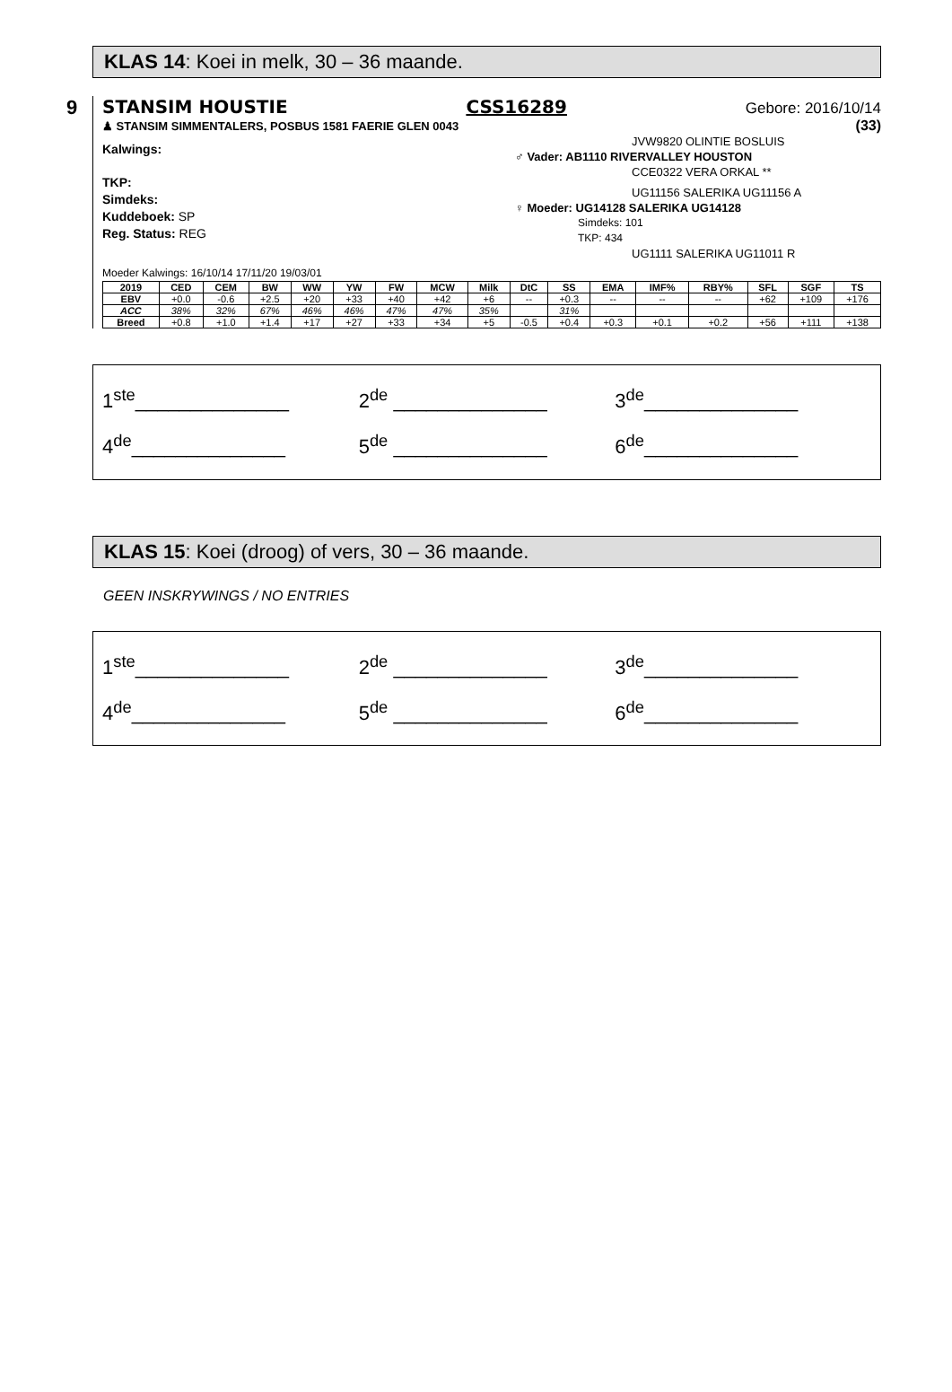KLAS 14: Koei in melk, 30 – 36 maande.
9
STANSIM HOUSTIE CSS16289 Gebore: 2016/10/14
♟ STANSIM SIMMENTALERS, POSBUS 1581 FAERIE GLEN 0043 (33)
Kalwings:
TKP:
Simdeks:
Kuddeboek: SP
Reg. Status: REG
JVW9820 OLINTIE BOSLUIS
♂ Vader: AB1110 RIVERVALLEY HOUSTON
CCE0322 VERA ORKAL **
UG11156 SALERIKA UG11156 A
♀ Moeder: UG14128 SALERIKA UG14128
Simdeks: 101
TKP: 434
UG1111 SALERIKA UG11011 R
Moeder Kalwings: 16/10/14 17/11/20 19/03/01
| 2019 | CED | CEM | BW | WW | YW | FW | MCW | Milk | DtC | SS | EMA | IMF% | RBY% | SFL | SGF | TS |
| --- | --- | --- | --- | --- | --- | --- | --- | --- | --- | --- | --- | --- | --- | --- | --- | --- |
| EBV | +0.0 | -0.6 | +2.5 | +20 | +33 | +40 | +42 | +6 | -- | +0.3 | -- | -- | -- | +62 | +109 | +176 |
| ACC | 38% | 32% | 67% | 46% | 46% | 47% | 47% | 35% | | 31% | | | | | | |
| Breed | +0.8 | +1.0 | +1.4 | +17 | +27 | +33 | +34 | +5 | -0.5 | +0.4 | +0.3 | +0.1 | +0.2 | +56 | +111 | +138 |
1<sup>ste</sup>______________ 2<sup>de</sup> ______________ 3<sup>de</sup>______________ 4<sup>de</sup>______________ 5<sup>de</sup> ______________ 6<sup>de</sup>______________
KLAS 15: Koei (droog) of vers, 30 – 36 maande.
GEEN INSKRYWINGS / NO ENTRIES
1<sup>ste</sup>______________ 2<sup>de</sup> ______________ 3<sup>de</sup>______________ 4<sup>de</sup>______________ 5<sup>de</sup> ______________ 6<sup>de</sup>______________